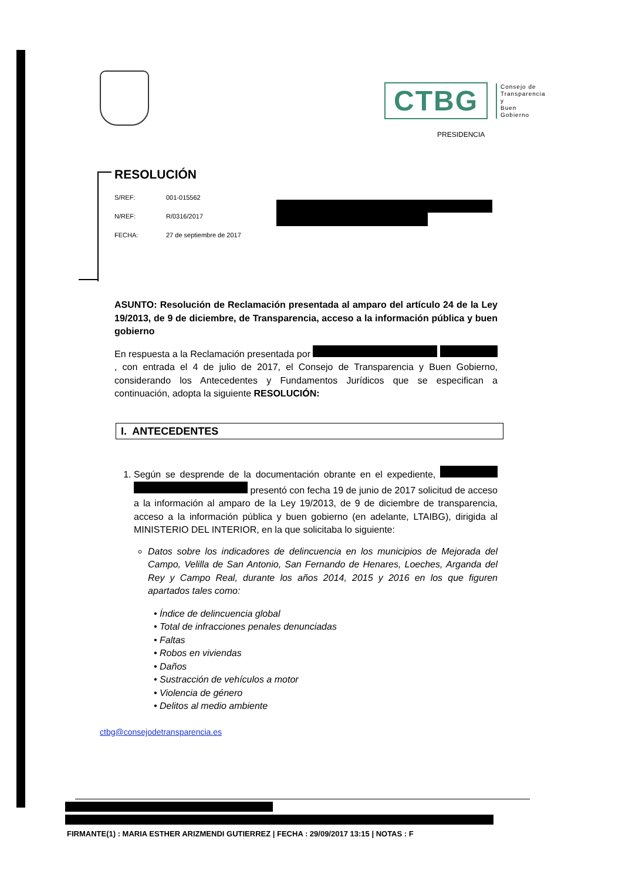CTBG
Consejo de
Transparencia y
Buen Gobierno
PRESIDENCIA
RESOLUCIÓN
S/REF: 001-015562
N/REF: R/0316/2017
FECHA: 27 de septiembre de 2017
ASUNTO: Resolución de Reclamación presentada al amparo del artículo 24 de la Ley 19/2013, de 9 de diciembre, de Transparencia, acceso a la información pública y buen gobierno
En respuesta a la Reclamación presentada por , con entrada el 4 de julio de 2017, el Consejo de Transparencia y Buen Gobierno, considerando los Antecedentes y Fundamentos Jurídicos que se especifican a continuación, adopta la siguiente RESOLUCIÓN:
I. ANTECEDENTES
1. Según se desprende de la documentación obrante en el expediente, presentó con fecha 19 de junio de 2017 solicitud de acceso a la información al amparo de la Ley 19/2013, de 9 de diciembre de transparencia, acceso a la información pública y buen gobierno (en adelante, LTAIBG), dirigida al MINISTERIO DEL INTERIOR, en la que solicitaba lo siguiente:
Datos sobre los indicadores de delincuencia en los municipios de Mejorada del Campo, Velilla de San Antonio, San Fernando de Henares, Loeches, Arganda del Rey y Campo Real, durante los años 2014, 2015 y 2016 en los que figuren apartados tales como:
• Índice de delincuencia global
• Total de infracciones penales denunciadas
• Faltas
• Robos en viviendas
• Daños
• Sustracción de vehículos a motor
• Violencia de género
• Delitos al medio ambiente
ctbg@consejodetransparencia.es
FIRMANTE(1) : MARIA ESTHER ARIZMENDI GUTIERREZ | FECHA : 29/09/2017 13:15 | NOTAS : F